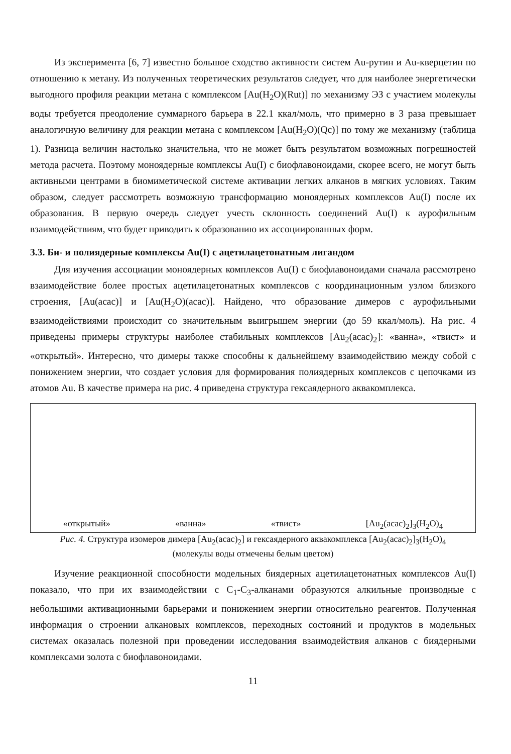Из эксперимента [6, 7] известно большое сходство активности систем Au-рутин и Au-кверцетин по отношению к метану. Из полученных теоретических результатов следует, что для наиболее энергетически выгодного профиля реакции метана с комплексом [Au(H<sub>2</sub>O)(Rut)] по механизму ЭЗ с участием молекулы воды требуется преодоление суммарного барьера в 22.1 ккал/моль, что примерно в 3 раза превышает аналогичную величину для реакции метана с комплексом [Au(H<sub>2</sub>O)(Qc)] по тому же механизму (таблица 1). Разница величин настолько значительна, что не может быть результатом возможных погрешностей метода расчета. Поэтому моноядерные комплексы Au(I) с биофлавоноидами, скорее всего, не могут быть активными центрами в биомиметической системе активации легких алканов в мягких условиях. Таким образом, следует рассмотреть возможную трансформацию моноядерных комплексов Au(I) после их образования. В первую очередь следует учесть склонность соединений Au(I) к аурофильным взаимодействиям, что будет приводить к образованию их ассоциированных форм.
3.3. Би- и полиядерные комплексы Au(I) с ацетилацетонатным лигандом
Для изучения ассоциации моноядерных комплексов Au(I) с биофлавоноидами сначала рассмотрено взаимодействие более простых ацетилацетонатных комплексов с координационным узлом близкого строения, [Au(acac)] и [Au(H<sub>2</sub>O)(acac)]. Найдено, что образование димеров с аурофильными взаимодействиями происходит со значительным выигрышем энергии (до 59 ккал/моль). На рис. 4 приведены примеры структуры наиболее стабильных комплексов [Au<sub>2</sub>(acac)<sub>2</sub>]: «ванна», «твист» и «открытый». Интересно, что димеры также способны к дальнейшему взаимодействию между собой с понижением энергии, что создает условия для формирования полиядерных комплексов с цепочками из атомов Au. В качестве примера на рис. 4 приведена структура гексаядерного аквакомплекса.
«открытый» «ванна» «твист» [Au<sub>2</sub>(acac)<sub>2</sub>]<sub>3</sub>(H<sub>2</sub>O)<sub>4</sub>
Рис. 4. Структура изомеров димера [Au<sub>2</sub>(acac)<sub>2</sub>] и гексаядерного аквакомплекса [Au<sub>2</sub>(acac)<sub>2</sub>]<sub>3</sub>(H<sub>2</sub>O)<sub>4</sub>
(молекулы воды отмечены белым цветом)
Изучение реакционной способности модельных биядерных ацетилацетонатных комплексов Au(I) показало, что при их взаимодействии с C<sub>1</sub>-C<sub>3</sub>-алканами образуются алкильные производные с небольшими активационными барьерами и понижением энергии относительно реагентов. Полученная информация о строении алкановых комплексов, переходных состояний и продуктов в модельных системах оказалась полезной при проведении исследования взаимодействия алканов с биядерными комплексами золота с биофлавоноидами.
11